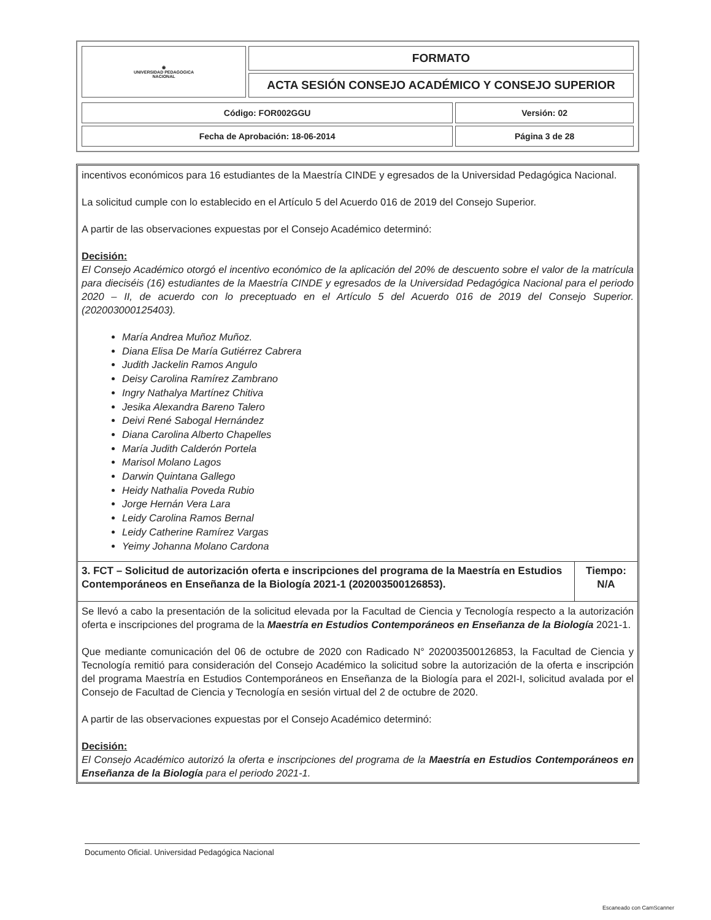| ◉ UNIVERSIDAD PEDAGOGICA NACIONAL | FORMATO |
| | ACTA SESIÓN CONSEJO ACADÉMICO Y CONSEJO SUPERIOR |
| Código: FOR002GGU | Versión: 02 |
| Fecha de Aprobación: 18-06-2014 | Página 3 de 28 |
incentivos económicos para 16 estudiantes de la Maestría CINDE y egresados de la Universidad Pedagógica Nacional.
La solicitud cumple con lo establecido en el Artículo 5 del Acuerdo 016 de 2019 del Consejo Superior.
A partir de las observaciones expuestas por el Consejo Académico determinó:
Decisión:
El Consejo Académico otorgó el incentivo económico de la aplicación del 20% de descuento sobre el valor de la matrícula para dieciséis (16) estudiantes de la Maestría CINDE y egresados de la Universidad Pedagógica Nacional para el periodo 2020 – II, de acuerdo con lo preceptuado en el Artículo 5 del Acuerdo 016 de 2019 del Consejo Superior. (202003000125403).
María Andrea Muñoz Muñoz.
Diana Elisa De María Gutiérrez Cabrera
Judith Jackelin Ramos Angulo
Deisy Carolina Ramírez Zambrano
Ingry Nathalya Martínez Chitiva
Jesika Alexandra Bareno Talero
Deivi René Sabogal Hernández
Diana Carolina Alberto Chapelles
María Judith Calderón Portela
Marisol Molano Lagos
Darwin Quintana Gallego
Heidy Nathalia Poveda Rubio
Jorge Hernán Vera Lara
Leidy Carolina Ramos Bernal
Leidy Catherine Ramírez Vargas
Yeimy Johanna Molano Cardona
3. FCT – Solicitud de autorización oferta e inscripciones del programa de la Maestría en Estudios Contemporáneos en Enseñanza de la Biología 2021-1 (202003500126853).
Tiempo: N/A
Se llevó a cabo la presentación de la solicitud elevada por la Facultad de Ciencia y Tecnología respecto a la autorización oferta e inscripciones del programa de la Maestría en Estudios Contemporáneos en Enseñanza de la Biología 2021-1.
Que mediante comunicación del 06 de octubre de 2020 con Radicado N° 202003500126853, la Facultad de Ciencia y Tecnología remitió para consideración del Consejo Académico la solicitud sobre la autorización de la oferta e inscripción del programa Maestría en Estudios Contemporáneos en Enseñanza de la Biología para el 202I-I, solicitud avalada por el Consejo de Facultad de Ciencia y Tecnología en sesión virtual del 2 de octubre de 2020.
A partir de las observaciones expuestas por el Consejo Académico determinó:
Decisión:
El Consejo Académico autorizó la oferta e inscripciones del programa de la Maestría en Estudios Contemporáneos en Enseñanza de la Biología para el periodo 2021-1.
Documento Oficial. Universidad Pedagógica Nacional
Escaneado con CamScanner